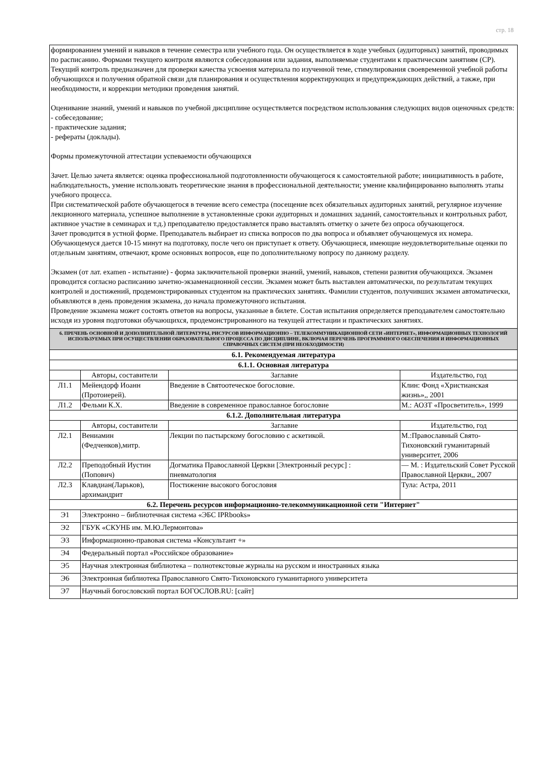стр. 18
| формированием умений и навыков в течение семестра или учебного года. Он осуществляется в ходе учебных (аудиторных) занятий, проводимых по расписанию. Формами текущего контроля являются собеседования или задания, выполняемые студентами к практическим занятиям (СР). Текущий контроль предназначен для проверки качества усвоения материала по изученной теме, стимулирования своевременной учебной работы обучающихся и получения обратной связи для планирования и осуществления корректирующих и предупреждающих действий, а также, при необходимости, и коррекции методики проведения занятий. Оценивание знаний, умений и навыков по учебной дисциплине осуществляется посредством использования следующих видов оценочных средств: - собеседование; - практические задания; - рефераты (доклады). Формы промежуточной аттестации успеваемости обучающихся Зачет. Целью зачета является: оценка профессиональной подготовленности обучающегося к самостоятельной работе; инициативность в работе, наблюдательность, умение использовать теоретические знания в профессиональной деятельности; умение квалифицированно выполнять этапы учебного процесса. При систематической работе обучающегося в течение всего семестра (посещение всех обязательных аудиторных занятий, регулярное изучение лекционного материала, успешное выполнение в установленные сроки аудиторных и домашних заданий, самостоятельных и контрольных работ, активное участие в семинарах и т.д.) преподавателю предоставляется право выставлять отметку о зачете без опроса обучающегося. Зачет проводится в устной форме. Преподаватель выбирает из списка вопросов по два вопроса и объявляет обучающемуся их номера. Обучающемуся дается 10-15 минут на подготовку, после чего он приступает к ответу. Обучающиеся, имеющие неудовлетворительные оценки по отдельным занятиям, отвечают, кроме основных вопросов, еще по дополнительному вопросу по данному разделу. Экзамен (от лат. examen - испытание) - форма заключительной проверки знаний, умений, навыков, степени развития обучающихся. Экзамен проводится согласно расписанию зачетно-экзаменационной сессии. Экзамен может быть выставлен автоматически, по результатам текущих контролей и достижений, продемонстрированных студентом на практических занятиях. Фамилии студентов, получивших экзамен автоматически, объявляются в день проведения экзамена, до начала промежуточного испытания. Проведение экзамена может состоять ответов на вопросы, указанные в билете. Состав испытания определяется преподавателем самостоятельно исходя из уровня подготовки обучающихся, продемонстрированного на текущей аттестации и практических занятиях. | | | |
| 6. ПРЕЧЕНЬ ОСНОВНОЙ И ДОПОЛНИТЕЛЬНОЙ ЛИТЕРАТУРЫ, РИСУРСОВ ИНФОРМАЦИОННО – ТЕЛЕКОММУНИКАЦИОННОЙ СЕТИ «ИНТЕРНЕТ», ИНФОРМАЦИОННЫХ ТЕХНОЛОГИЙ ИСПОЛЬЗУЕМЫХ ПРИ ОСУЩЕСТВЛЕНИИ ОБРАЗОВАТЕЛЬНОГО ПРОЦЕССА ПО ДИСЦИПЛИНЕ, ВКЛЮЧАЯ ПЕРЕЧЕНЬ ПРОГРАММНОГО ОБЕСПЕЧЕНИЯ И ИНФОРМАЦИОННЫХ СПРАВОЧНЫХ СИСТЕМ (ПРИ НЕОБХОДИМОСТИ) | | | |
| 6.1. Рекомендуемая литература | | | |
| 6.1.1. Основная литература | | | |
| | Авторы, составители | Заглавие | Издательство, год |
| Л1.1 | Мейендорф Иоанн (Протоиерей). | Введение в Святоотеческое богословие. | Клин: Фонд «Христианская жизнь»,, 2001 |
| Л1.2 | Фельми К.Х. | Введение в современное православное богословие | М.: АОЗТ «Просветитель», 1999 |
| 6.1.2. Дополнительная литература | | | |
| | Авторы, составители | Заглавие | Издательство, год |
| Л2.1 | Вениамин (Федченков),митр. | Лекции по пастырскому богословию с аскетикой. | М.:Православный Свято-Тихоновский гуманитарный университет, 2006 |
| Л2.2 | Преподобный Иустин (Попович) | Догматика Православной Церкви [Электронный ресурс] : пневматология | — М. : Издательский Совет Русской Православной Церкви,, 2007 |
| Л2.3 | Клавдиан(Ларьков), архимандрит | Постижение высокого богословия | Тула: Астра, 2011 |
| 6.2. Перечень ресурсов информационно-телекоммуникационной сети "Интернет" | | | |
| Э1 | Электронно – библиотечная система «ЭБС IPRbooks» | | |
| Э2 | ГБУК «СКУНБ им. М.Ю.Лермонтова» | | |
| Э3 | Информационно-правовая система «Консультант +» | | |
| Э4 | Федеральный портал «Российское образование» | | |
| Э5 | Научная электронная библиотека – полнотекстовые журналы на русском и иностранных языка | | |
| Э6 | Электронная библиотека Православного Свято-Тихоновского гуманитарного университета | | |
| Э7 | Научный богословский портал БОГОСЛОВ.RU: [сайт] | | |